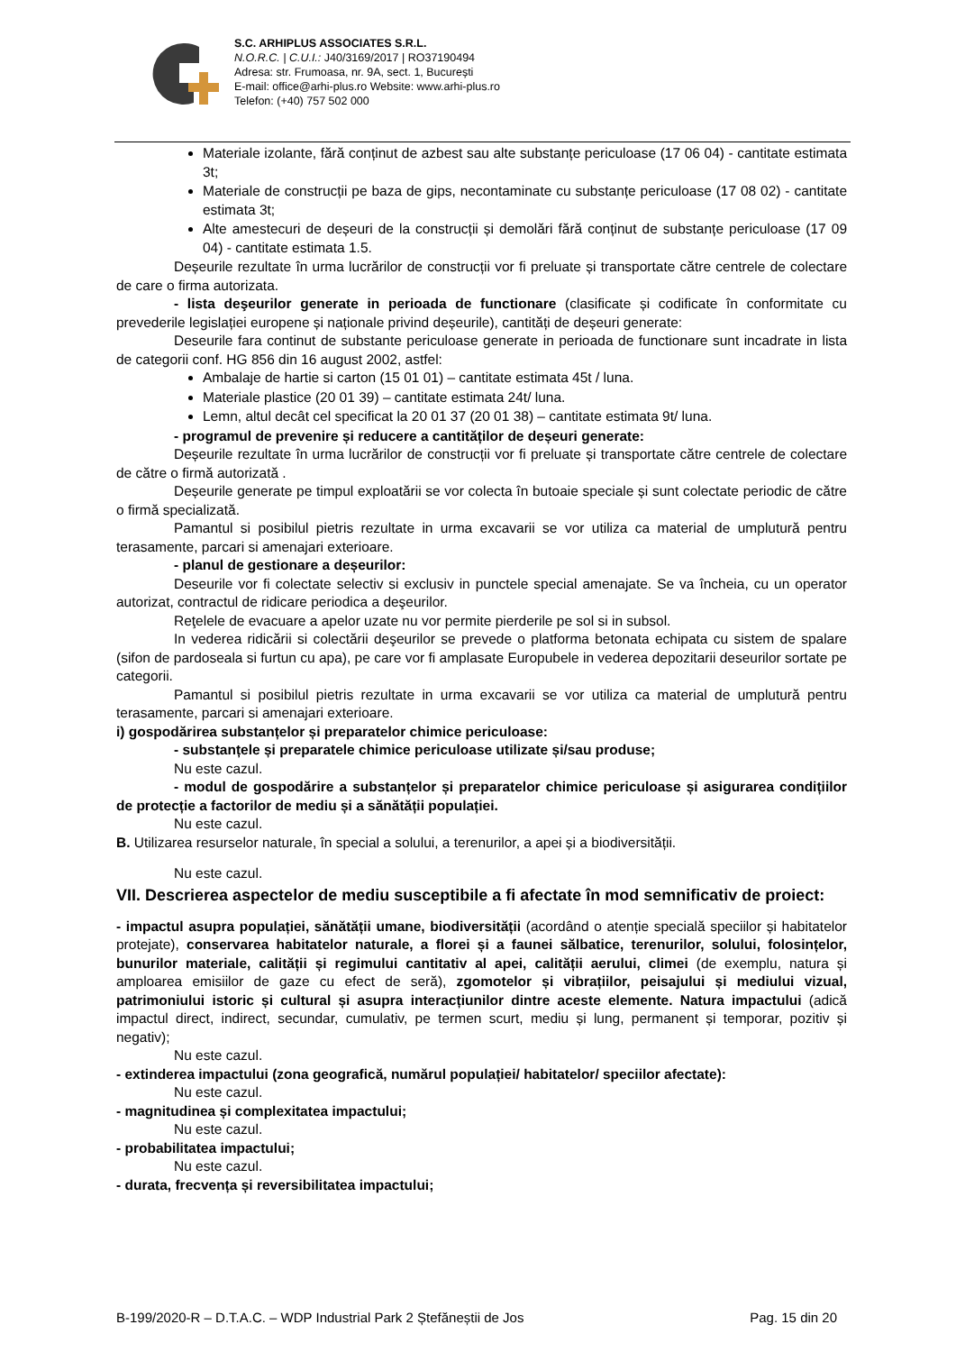S.C. ARHIPLUS ASSOCIATES S.R.L.
N.O.R.C. | C.U.I.: J40/3169/2017 | RO37190494
Adresa: str. Frumoasa, nr. 9A, sect. 1, București
E-mail: office@arhi-plus.ro Website: www.arhi-plus.ro
Telefon: (+40) 757 502 000
Materiale izolante, fără conținut de azbest sau alte substanțe periculoase (17 06 04) - cantitate estimata 3t;
Materiale de construcții pe baza de gips, necontaminate cu substanțe periculoase (17 08 02) - cantitate estimata 3t;
Alte amestecuri de deșeuri de la construcții și demolări fără conținut de substanțe periculoase (17 09 04) - cantitate estimata 1.5.
Deșeurile rezultate în urma lucrărilor de construcții vor fi preluate și transportate către centrele de colectare de care o firma autorizata.
- lista deşeurilor generate in perioada de functionare (clasificate și codificate în conformitate cu prevederile legislației europene și naționale privind deșeurile), cantități de deșeuri generate:
Deseurile fara continut de substante periculoase generate in perioada de functionare sunt incadrate in lista de categorii conf. HG 856 din 16 august 2002, astfel:
Ambalaje de hartie si carton (15 01 01) – cantitate estimata 45t / luna.
Materiale plastice (20 01 39) – cantitate estimata 24t/ luna.
Lemn, altul decât cel specificat la 20 01 37 (20 01 38) – cantitate estimata 9t/ luna.
- programul de prevenire și reducere a cantităților de deșeuri generate:
Deșeurile rezultate în urma lucrărilor de construcții vor fi preluate și transportate către centrele de colectare de către o firmă autorizată .
Deșeurile generate pe timpul exploatării se vor colecta în butoaie speciale și sunt colectate periodic de către o firmă specializată.
Pamantul si posibilul pietris rezultate in urma excavarii se vor utiliza ca material de umplutură pentru terasamente, parcari si amenajari exterioare.
- planul de gestionare a deșeurilor:
Deseurile vor fi colectate selectiv si exclusiv in punctele special amenajate. Se va încheia, cu un operator autorizat, contractul de ridicare periodica a deşeurilor.
Reţelele de evacuare a apelor uzate nu vor permite pierderile pe sol si in subsol.
In vederea ridicării si colectării deşeurilor se prevede o platforma betonata echipata cu sistem de spalare (sifon de pardoseala si furtun cu apa), pe care vor fi amplasate Europubele in vederea depozitarii deseurilor sortate pe categorii.
Pamantul si posibilul pietris rezultate in urma excavarii se vor utiliza ca material de umplutură pentru terasamente, parcari si amenajari exterioare.
i) gospodărirea substanțelor și preparatelor chimice periculoase:
- substanțele și preparatele chimice periculoase utilizate și/sau produse;
Nu este cazul.
- modul de gospodărire a substanțelor și preparatelor chimice periculoase și asigurarea condițiilor de protecție a factorilor de mediu și a sănătății populației.
Nu este cazul.
B. Utilizarea resurselor naturale, în special a solului, a terenurilor, a apei și a biodiversității.
Nu este cazul.
VII. Descrierea aspectelor de mediu susceptibile a fi afectate în mod semnificativ de proiect:
- impactul asupra populației, sănătății umane, biodiversității (acordând o atenție specială speciilor și habitatelor protejate), conservarea habitatelor naturale, a florei și a faunei sălbatice, terenurilor, solului, folosințelor, bunurilor materiale, calității și regimului cantitativ al apei, calității aerului, climei (de exemplu, natura și amploarea emisiilor de gaze cu efect de seră), zgomotelor și vibrațiilor, peisajului și mediului vizual, patrimoniului istoric și cultural și asupra interacțiunilor dintre aceste elemente. Natura impactului (adică impactul direct, indirect, secundar, cumulativ, pe termen scurt, mediu și lung, permanent și temporar, pozitiv și negativ);
Nu este cazul.
- extinderea impactului (zona geografică, numărul populației/ habitatelor/ speciilor afectate):
Nu este cazul.
- magnitudinea și complexitatea impactului;
Nu este cazul.
- probabilitatea impactului;
Nu este cazul.
- durata, frecvența și reversibilitatea impactului;
B-199/2020-R – D.T.A.C. – WDP Industrial Park 2 Ștefăneștii de Jos Pag. 15 din 20